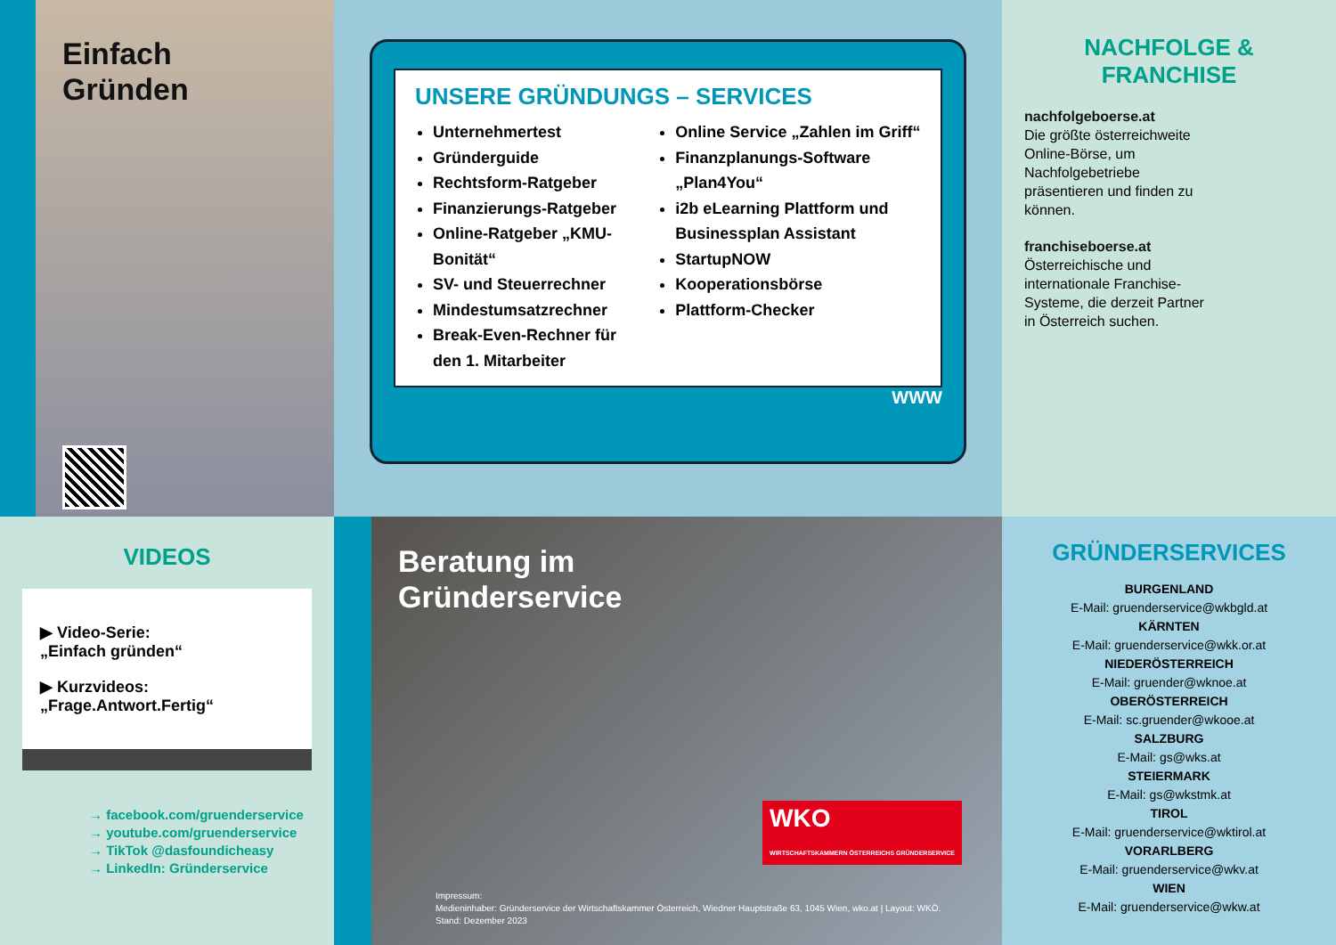Einfach
Gründen
UNSERE GRÜNDUNGS – SERVICES
Unternehmertest
Gründerguide
Rechtsform-Ratgeber
Finanzierungs-Ratgeber
Online-Ratgeber „KMU-Bonität“
SV- und Steuerrechner
Mindestumsatzrechner
Break-Even-Rechner für den 1. Mitarbeiter
Online Service „Zahlen im Griff“
Finanzplanungs-Software „Plan4You“
i2b eLearning Plattform und Businessplan Assistant
StartupNOW
Kooperationsbörse
Plattform-Checker
WWW
NACHFOLGE &
FRANCHISE
nachfolgeboerse.at
Die größte österreichweite Online-Börse, um Nachfolgebetriebe präsentieren und finden zu können.
franchiseboerse.at
Österreichische und internationale Franchise-Systeme, die derzeit Partner in Österreich suchen.
VIDEOS
▶ Video-Serie:
„Einfach gründen“
▶ Kurzvideos:
„Frage.Antwort.Fertig“
→ facebook.com/gruenderservice
→ youtube.com/gruenderservice
→ TikTok @dasfoundicheasy
→ LinkedIn: Gründerservice
Beratung im
Gründerservice
WKO
WIRTSCHAFTSKAMMERN ÖSTERREICHS GRÜNDERSERVICE
Impressum:
Medieninhaber: Gründerservice der Wirtschaftskammer Österreich, Wiedner Hauptstraße 63, 1045 Wien, wko.at | Layout: WKÖ.
Stand: Dezember 2023
GRÜNDERSERVICES
BURGENLAND
E-Mail: gruenderservice@wkbgld.at
KÄRNTEN
E-Mail: gruenderservice@wkk.or.at
NIEDERÖSTERREICH
E-Mail: gruender@wknoe.at
OBERÖSTERREICH
E-Mail: sc.gruender@wkooe.at
SALZBURG
E-Mail: gs@wks.at
STEIERMARK
E-Mail: gs@wkstmk.at
TIROL
E-Mail: gruenderservice@wktirol.at
VORARLBERG
E-Mail: gruenderservice@wkv.at
WIEN
E-Mail: gruenderservice@wkw.at